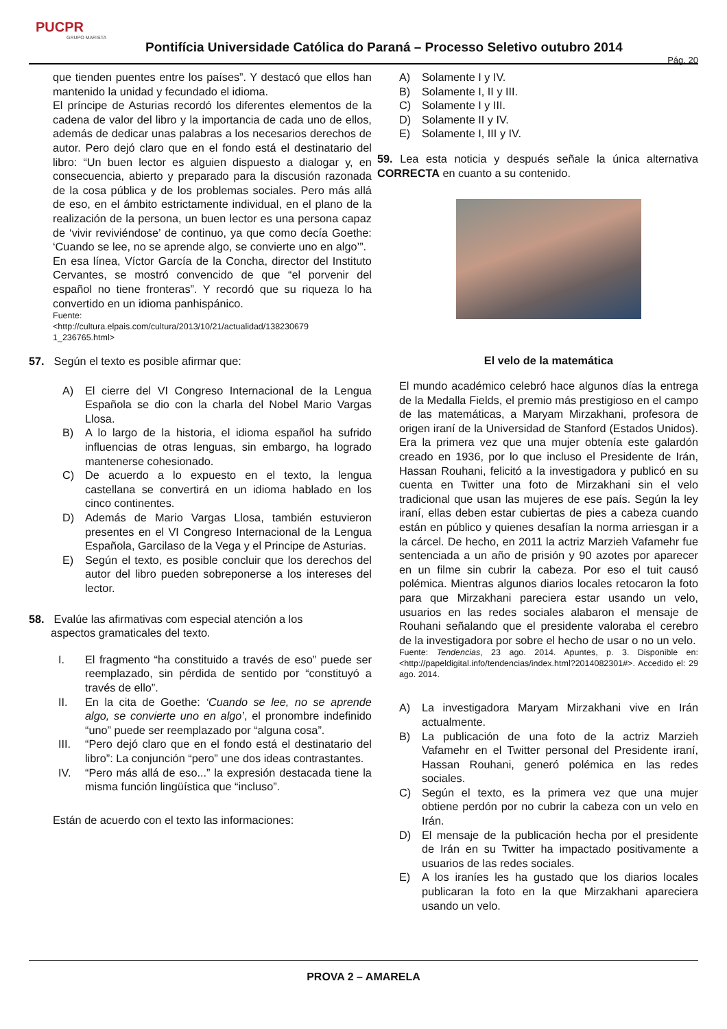PUCPR
GRUPO MARISTA
Pontifícia Universidade Católica do Paraná – Processo Seletivo outubro 2014
Pág. 20
que tienden puentes entre los países”. Y destacó que ellos han mantenido la unidad y fecundado el idioma.
El príncipe de Asturias recordó los diferentes elementos de la cadena de valor del libro y la importancia de cada uno de ellos, además de dedicar unas palabras a los necesarios derechos de autor. Pero dejó claro que en el fondo está el destinatario del libro: “Un buen lector es alguien dispuesto a dialogar y, en consecuencia, abierto y preparado para la discusión razonada de la cosa pública y de los problemas sociales. Pero más allá de eso, en el ámbito estrictamente individual, en el plano de la realización de la persona, un buen lector es una persona capaz de ‘vivir reviviéndose’ de continuo, ya que como decía Goethe: ‘Cuando se lee, no se aprende algo, se convierte uno en algo’”.
En esa línea, Víctor García de la Concha, director del Instituto Cervantes, se mostró convencido de que “el porvenir del español no tiene fronteras”. Y recordó que su riqueza lo ha convertido en un idioma panhispánico.
Fuente:
<http://cultura.elpais.com/cultura/2013/10/21/actualidad/138230679 1_236765.html>
57. Según el texto es posible afirmar que:
A) El cierre del VI Congreso Internacional de la Lengua Española se dio con la charla del Nobel Mario Vargas Llosa.
B) A lo largo de la historia, el idioma español ha sufrido influencias de otras lenguas, sin embargo, ha logrado mantenerse cohesionado.
C) De acuerdo a lo expuesto en el texto, la lengua castellana se convertirá en un idioma hablado en los cinco continentes.
D) Además de Mario Vargas Llosa, también estuvieron presentes en el VI Congreso Internacional de la Lengua Española, Garcilaso de la Vega y el Principe de Asturias.
E) Según el texto, es posible concluir que los derechos del autor del libro pueden sobreponerse a los intereses del lector.
58. Evalúe las afirmativas com especial atención a los
aspectos gramaticales del texto.
I. El fragmento “ha constituido a través de eso” puede ser reemplazado, sin pérdida de sentido por “constituyó a través de ello”.
II. En la cita de Goethe: ‘Cuando se lee, no se aprende algo, se convierte uno en algo’, el pronombre indefinido “uno” puede ser reemplazado por “alguna cosa”.
III. “Pero dejó claro que en el fondo está el destinatario del libro”: La conjunción “pero” une dos ideas contrastantes.
IV. “Pero más allá de eso...” la expresión destacada tiene la misma función lingüística que “incluso”.
Están de acuerdo con el texto las informaciones:
A) Solamente I y IV.
B) Solamente I, II y III.
C) Solamente I y III.
D) Solamente II y IV.
E) Solamente I, III y IV.
59. Lea esta noticia y después señale la única alternativa CORRECTA en cuanto a su contenido.
El velo de la matemática
El mundo académico celebró hace algunos días la entrega de la Medalla Fields, el premio más prestigioso en el campo de las matemáticas, a Maryam Mirzakhani, profesora de origen iraní de la Universidad de Stanford (Estados Unidos). Era la primera vez que una mujer obtenía este galardón creado en 1936, por lo que incluso el Presidente de Irán, Hassan Rouhani, felicitó a la investigadora y publicó en su cuenta en Twitter una foto de Mirzakhani sin el velo tradicional que usan las mujeres de ese país. Según la ley iraní, ellas deben estar cubiertas de pies a cabeza cuando están en público y quienes desafían la norma arriesgan ir a la cárcel. De hecho, en 2011 la actriz Marzieh Vafamehr fue sentenciada a un año de prisión y 90 azotes por aparecer en un filme sin cubrir la cabeza. Por eso el tuit causó polémica. Mientras algunos diarios locales retocaron la foto para que Mirzakhani pareciera estar usando un velo, usuarios en las redes sociales alabaron el mensaje de Rouhani señalando que el presidente valoraba el cerebro de la investigadora por sobre el hecho de usar o no un velo.
Fuente: Tendencias, 23 ago. 2014. Apuntes, p. 3. Disponible en: <http://papeldigital.info/tendencias/index.html?2014082301#>. Accedido el: 29 ago. 2014.
A) La investigadora Maryam Mirzakhani vive en Irán actualmente.
B) La publicación de una foto de la actriz Marzieh Vafamehr en el Twitter personal del Presidente iraní, Hassan Rouhani, generó polémica en las redes sociales.
C) Según el texto, es la primera vez que una mujer obtiene perdón por no cubrir la cabeza con un velo en Irán.
D) El mensaje de la publicación hecha por el presidente de Irán en su Twitter ha impactado positivamente a usuarios de las redes sociales.
E) A los iraníes les ha gustado que los diarios locales publicaran la foto en la que Mirzakhani apareciera usando un velo.
PROVA 2 – AMARELA